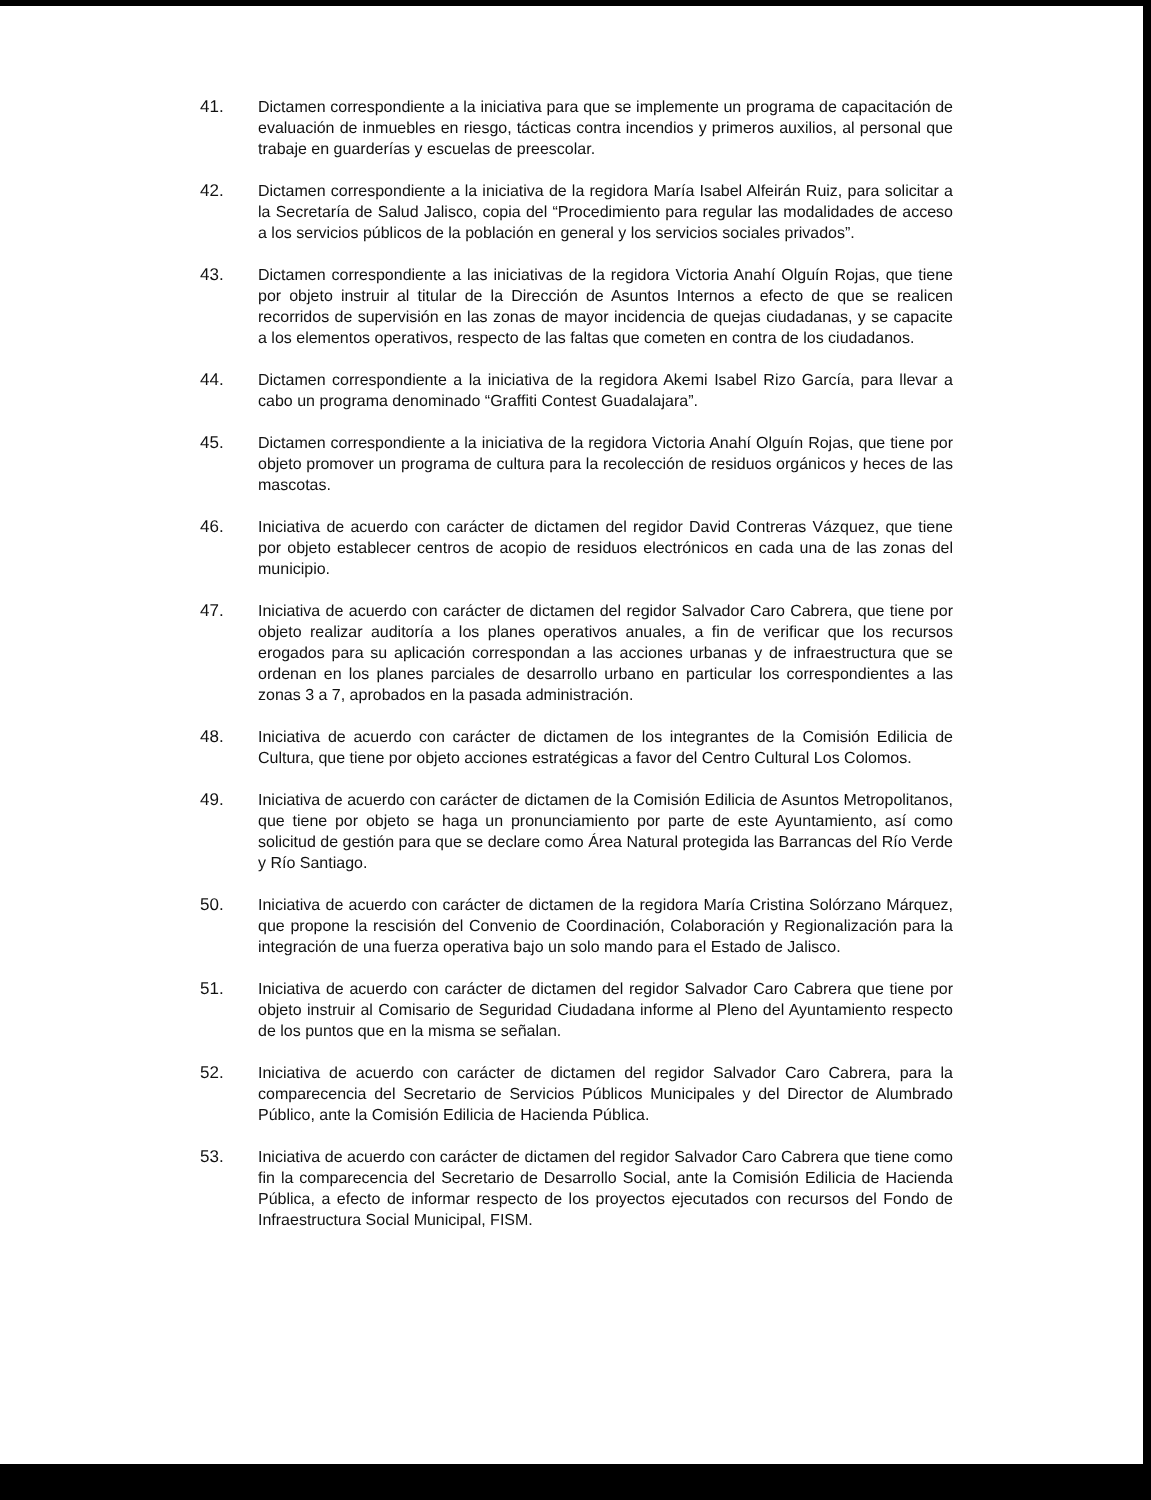41. Dictamen correspondiente a la iniciativa para que se implemente un programa de capacitación de evaluación de inmuebles en riesgo, tácticas contra incendios y primeros auxilios, al personal que trabaje en guarderías y escuelas de preescolar.
42. Dictamen correspondiente a la iniciativa de la regidora María Isabel Alfeirán Ruiz, para solicitar a la Secretaría de Salud Jalisco, copia del “Procedimiento para regular las modalidades de acceso a los servicios públicos de la población en general y los servicios sociales privados”.
43. Dictamen correspondiente a las iniciativas de la regidora Victoria Anahí Olguín Rojas, que tiene por objeto instruir al titular de la Dirección de Asuntos Internos a efecto de que se realicen recorridos de supervisión en las zonas de mayor incidencia de quejas ciudadanas, y se capacite a los elementos operativos, respecto de las faltas que cometen en contra de los ciudadanos.
44. Dictamen correspondiente a la iniciativa de la regidora Akemi Isabel Rizo García, para llevar a cabo un programa denominado “Graffiti Contest Guadalajara”.
45. Dictamen correspondiente a la iniciativa de la regidora Victoria Anahí Olguín Rojas, que tiene por objeto promover un programa de cultura para la recolección de residuos orgánicos y heces de las mascotas.
46. Iniciativa de acuerdo con carácter de dictamen del regidor David Contreras Vázquez, que tiene por objeto establecer centros de acopio de residuos electrónicos en cada una de las zonas del municipio.
47. Iniciativa de acuerdo con carácter de dictamen del regidor Salvador Caro Cabrera, que tiene por objeto realizar auditoría a los planes operativos anuales, a fin de verificar que los recursos erogados para su aplicación correspondan a las acciones urbanas y de infraestructura que se ordenan en los planes parciales de desarrollo urbano en particular los correspondientes a las zonas 3 a 7, aprobados en la pasada administración.
48. Iniciativa de acuerdo con carácter de dictamen de los integrantes de la Comisión Edilicia de Cultura, que tiene por objeto acciones estratégicas a favor del Centro Cultural Los Colomos.
49. Iniciativa de acuerdo con carácter de dictamen de la Comisión Edilicia de Asuntos Metropolitanos, que tiene por objeto se haga un pronunciamiento por parte de este Ayuntamiento, así como solicitud de gestión para que se declare como Área Natural protegida las Barrancas del Río Verde y Río Santiago.
50. Iniciativa de acuerdo con carácter de dictamen de la regidora María Cristina Solórzano Márquez, que propone la rescisión del Convenio de Coordinación, Colaboración y Regionalización para la integración de una fuerza operativa bajo un solo mando para el Estado de Jalisco.
51. Iniciativa de acuerdo con carácter de dictamen del regidor Salvador Caro Cabrera que tiene por objeto instruir al Comisario de Seguridad Ciudadana informe al Pleno del Ayuntamiento respecto de los puntos que en la misma se señalan.
52. Iniciativa de acuerdo con carácter de dictamen del regidor Salvador Caro Cabrera, para la comparecencia del Secretario de Servicios Públicos Municipales y del Director de Alumbrado Público, ante la Comisión Edilicia de Hacienda Pública.
53. Iniciativa de acuerdo con carácter de dictamen del regidor Salvador Caro Cabrera que tiene como fin la comparecencia del Secretario de Desarrollo Social, ante la Comisión Edilicia de Hacienda Pública, a efecto de informar respecto de los proyectos ejecutados con recursos del Fondo de Infraestructura Social Municipal, FISM.